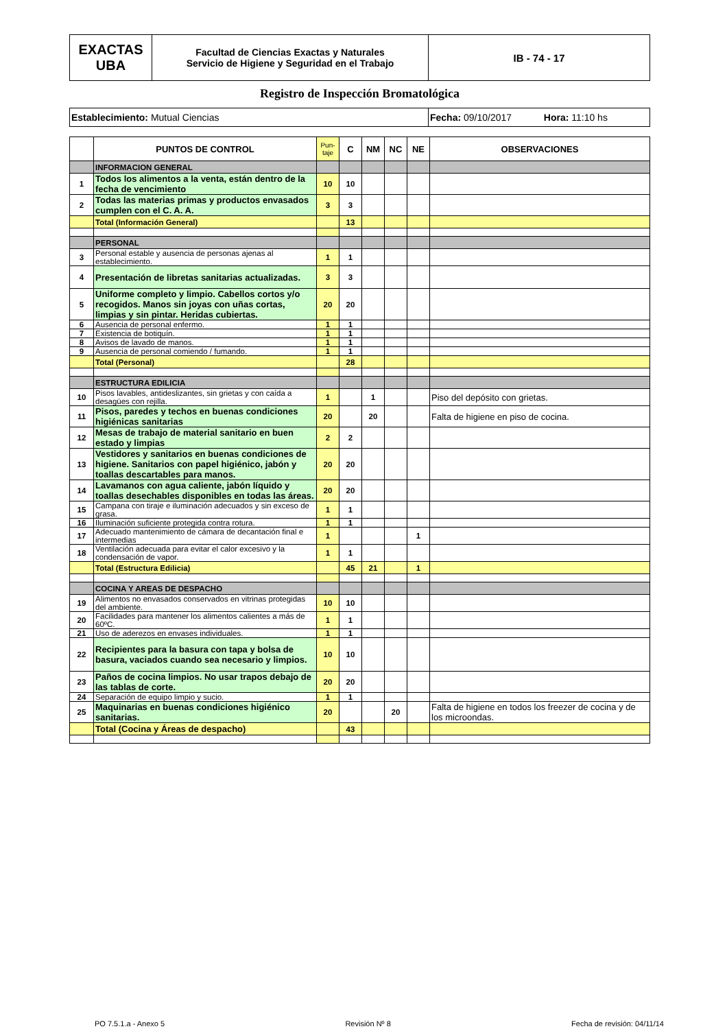| EXACTAS UBA | Facultad de Ciencias Exactas y Naturales Servicio de Higiene y Seguridad en el Trabajo | IB - 74 - 17 |
Registro de Inspección Bromatológica
| Establecimiento: Mutual Ciencias | Fecha: 09/10/2017 Hora: 11:10 hs |
| | PUNTOS DE CONTROL | Pun- taje | C | NM | NC | NE | OBSERVACIONES |
| --- | --- | --- | --- | --- | --- | --- | --- |
| | INFORMACION GENERAL | | | | | | |
| 1 | Todos los alimentos a la venta, están dentro de la fecha de vencimiento | 10 | 10 | | | | |
| 2 | Todas las materias primas y productos envasados cumplen con el C. A. A. | 3 | 3 | | | | |
| | Total (Información General) | | 13 | | | | |
| | PERSONAL | | | | | | |
| 3 | Personal estable y ausencia de personas ajenas al establecimiento. | 1 | 1 | | | | |
| 4 | Presentación de libretas sanitarias actualizadas. | 3 | 3 | | | | |
| 5 | Uniforme completo y limpio. Cabellos cortos y/o recogidos. Manos sin joyas con uñas cortas, limpias y sin pintar. Heridas cubiertas. | 20 | 20 | | | | |
| 6 | Ausencia de personal enfermo. | 1 | 1 | | | | |
| 7 | Existencia de botiquín. | 1 | 1 | | | | |
| 8 | Avisos de lavado de manos. | 1 | 1 | | | | |
| 9 | Ausencia de personal comiendo / fumando. | 1 | 1 | | | | |
| | Total (Personal) | | 28 | | | | |
| | ESTRUCTURA EDILICIA | | | | | | |
| 10 | Pisos lavables, antideslizantes, sin grietas y con caída a desagües con rejilla. | 1 | | 1 | | | Piso del depósito con grietas. |
| 11 | Pisos, paredes y techos en buenas condiciones higiénicas sanitarias | 20 | | 20 | | | Falta de higiene en piso de cocina. |
| 12 | Mesas de trabajo de material sanitario en buen estado y limpias | 2 | 2 | | | | |
| 13 | Vestidores y sanitarios en buenas condiciones de higiene. Sanitarios con papel higiénico, jabón y toallas descartables para manos. | 20 | 20 | | | | |
| 14 | Lavamanos con agua caliente, jabón líquido y toallas desechables disponibles en todas las áreas. | 20 | 20 | | | | |
| 15 | Campana con tiraje e iluminación adecuados y sin exceso de grasa. | 1 | 1 | | | | |
| 16 | Iluminación suficiente protegida contra rotura. | 1 | 1 | | | | |
| 17 | Adecuado mantenimiento de cámara de decantación final e intermedias | 1 | | | | 1 | |
| 18 | Ventilación adecuada para evitar el calor excesivo y la condensación de vapor. | 1 | 1 | | | | |
| | Total (Estructura Edilicia) | | 45 | 21 | | 1 | |
| | COCINA Y AREAS DE DESPACHO | | | | | | |
| 19 | Alimentos no envasados conservados en vitrinas protegidas del ambiente. | 10 | 10 | | | | |
| 20 | Facilidades para mantener los alimentos calientes a más de 60ºC. | 1 | 1 | | | | |
| 21 | Uso de aderezos en envases individuales. | 1 | 1 | | | | |
| 22 | Recipientes para la basura con tapa y bolsa de basura, vaciados cuando sea necesario y limpios. | 10 | 10 | | | | |
| 23 | Paños de cocina limpios. No usar trapos debajo de las tablas de corte. | 20 | 20 | | | | |
| 24 | Separación de equipo limpio y sucio. | 1 | 1 | | | | |
| 25 | Maquinarias en buenas condiciones higiénico sanitarias. | 20 | | | 20 | | Falta de higiene en todos los freezer de cocina y de los microondas. |
| | Total (Cocina y Áreas de despacho) | | 43 | | | | |
PO 7.5.1.a - Anexo 5 Revisión Nº 8 Fecha de revisión: 04/11/14